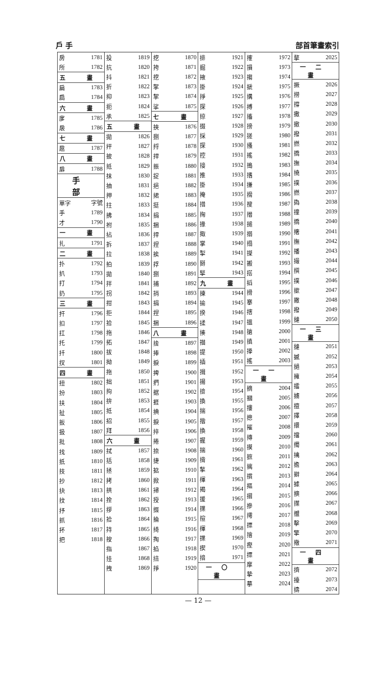戶 手 部首筆畫索引
| 房 | 1781 |
| 所 | 1782 |
| 五 畫 | |
| 扁 | 1783 |
| 扃 | 1784 |
| 六 畫 | |
| 扅 | 1785 |
| 扆 | 1786 |
| 七 畫 | |
| 扈 | 1787 |
| 八 畫 | |
| 扉 | 1788 |
| 手 部 | |
| 單字 | 字號 |
| 手 | 1789 |
| 才 | 1790 |
| 一 畫 | |
| 扎 | 1791 |
| 二 畫 | |
| 扑 | 1792 |
| 扒 | 1793 |
| 打 | 1794 |
| 扔 | 1795 |
| 三 畫 | |
| 扞 | 1796 |
| 扣 | 1797 |
| 扛 | 1798 |
| 托 | 1799 |
| 扦 | 1800 |
| 扠 | 1801 |
| 四 畫 | |
| 扭 | 1802 |
| 扮 | 1803 |
| 扶 | 1804 |
| 扯 | 1805 |
| 扳 | 1806 |
| 扱 | 1807 |
| 批 | 1808 |
| 找 | 1809 |
| 扺 | 1810 |
| 技 | 1811 |
| 抄 | 1812 |
| 抉 | 1813 |
| 抆 | 1814 |
| 抒 | 1815 |
| 抓 | 1816 |
| 抔 | 1817 |
| 把 | 1818 |
| 投 | 1819 |
| 抗 | 1820 |
| 抖 | 1821 |
| 折 | 1822 |
| 抑 | 1823 |
| 扼 | 1824 |
| 承 | 1825 |
| 五 畫 | |
| 拋 | 1826 |
| 抨 | 1827 |
| 披 | 1828 |
| 抵 | 1829 |
| 抹 | 1830 |
| 抽 | 1831 |
| 押 | 1832 |
| 拄 | 1833 |
| 拂 | 1834 |
| 拊 | 1835 |
| 拈 | 1836 |
| 拆 | 1837 |
| 拉 | 1838 |
| 拍 | 1839 |
| 拋 | 1840 |
| 拌 | 1841 |
| 拐 | 1842 |
| 拑 | 1843 |
| 拒 | 1844 |
| 拾 | 1845 |
| 拖 | 1846 |
| 拓 | 1847 |
| 拔 | 1848 |
| 拗 | 1849 |
| 拖 | 1850 |
| 拙 | 1851 |
| 拘 | 1852 |
| 拚 | 1853 |
| 抵 | 1854 |
| 招 | 1855 |
| 拜 | 1856 |
| 六 畫 | |
| 拭 | 1857 |
| 括 | 1858 |
| 拯 | 1859 |
| 拷 | 1860 |
| 拱 | 1861 |
| 拴 | 1862 |
| 拶 | 1863 |
| 拾 | 1864 |
| 持 | 1865 |
| 按 | 1866 |
| 指 | 1867 |
| 挂 | 1868 |
| 拽 | 1869 |
| 挖 | 1870 |
| 挎 | 1871 |
| 挖 | 1872 |
| 挐 | 1873 |
| 挈 | 1874 |
| 挲 | 1875 |
| 七 畫 | |
| 挾 | 1876 |
| 捌 | 1877 |
| 捋 | 1878 |
| 捍 | 1879 |
| 振 | 1880 |
| 捉 | 1881 |
| 挹 | 1882 |
| 捃 | 1883 |
| 挺 | 1884 |
| 捐 | 1885 |
| 捆 | 1886 |
| 捍 | 1887 |
| 捏 | 1888 |
| 挨 | 1889 |
| 捊 | 1890 |
| 捌 | 1891 |
| 捕 | 1892 |
| 捎 | 1893 |
| 捐 | 1894 |
| 捏 | 1895 |
| 捆 | 1896 |
| 八 畫 | |
| 捨 | 1897 |
| 捧 | 1898 |
| 捩 | 1899 |
| 捭 | 1900 |
| 捫 | 1901 |
| 据 | 1902 |
| 捱 | 1903 |
| 捵 | 1904 |
| 捩 | 1905 |
| 捽 | 1906 |
| 捲 | 1907 |
| 捺 | 1908 |
| 捷 | 1909 |
| 掂 | 1910 |
| 掀 | 1911 |
| 掃 | 1912 |
| 授 | 1913 |
| 掇 | 1914 |
| 掄 | 1915 |
| 掎 | 1916 |
| 掏 | 1917 |
| 掐 | 1918 |
| 掊 | 1919 |
| 掙 | 1920 |
| 排 | 1921 |
| 掘 | 1922 |
| 掖 | 1923 |
| 掛 | 1924 |
| 掙 | 1925 |
| 探 | 1926 |
| 掠 | 1927 |
| 掇 | 1928 |
| 採 | 1929 |
| 探 | 1930 |
| 控 | 1931 |
| 接 | 1932 |
| 推 | 1933 |
| 掛 | 1934 |
| 掩 | 1935 |
| 措 | 1936 |
| 掬 | 1937 |
| 掾 | 1938 |
| 掫 | 1939 |
| 掌 | 1940 |
| 掣 | 1941 |
| 掰 | 1942 |
| 掔 | 1943 |
| 九 畫 | |
| 揀 | 1944 |
| 揄 | 1945 |
| 揆 | 1946 |
| 揉 | 1947 |
| 揍 | 1948 |
| 描 | 1949 |
| 提 | 1950 |
| 插 | 1951 |
| 揖 | 1952 |
| 揚 | 1953 |
| 揜 | 1954 |
| 換 | 1955 |
| 揣 | 1956 |
| 揩 | 1957 |
| 換 | 1958 |
| 握 | 1959 |
| 揣 | 1960 |
| 揹 | 1961 |
| 揫 | 1962 |
| 揮 | 1963 |
| 揭 | 1964 |
| 援 | 1965 |
| 揲 | 1966 |
| 揎 | 1967 |
| 揮 | 1968 |
| 揲 | 1969 |
| 揳 | 1970 |
| 揞 | 1971 |
| 一〇 畫 | |
| 搉 | 1972 |
| 損 | 1973 |
| 搊 | 1974 |
| 搋 | 1975 |
| 搆 | 1976 |
| 搏 | 1977 |
| 搐 | 1978 |
| 搒 | 1979 |
| 搓 | 1980 |
| 搔 | 1981 |
| 搖 | 1982 |
| 搗 | 1983 |
| 搘 | 1984 |
| 搛 | 1985 |
| 搚 | 1986 |
| 搜 | 1987 |
| 搢 | 1988 |
| 搥 | 1989 |
| 搦 | 1990 |
| 搨 | 1991 |
| 搩 | 1992 |
| 搬 | 1993 |
| 搭 | 1994 |
| 搯 | 1995 |
| 搰 | 1996 |
| 搴 | 1997 |
| 搳 | 1998 |
| 搵 | 1999 |
| 搶 | 2000 |
| 搷 | 2001 |
| 搼 | 2002 |
| 搖 | 2003 |
| 一一 畫 | |
| 摘 | 2004 |
| 摑 | 2005 |
| 摟 | 2006 |
| 摠 | 2007 |
| 摧 | 2008 |
| 摶 | 2009 |
| 摸 | 2010 |
| 摭 | 2011 |
| 摛 | 2012 |
| 摜 | 2013 |
| 摳 | 2014 |
| 摺 | 2015 |
| 摻 | 2016 |
| 摴 | 2017 |
| 摽 | 2018 |
| 摿 | 2019 |
| 摼 | 2020 |
| 摽 | 2021 |
| 摩 | 2022 |
| 摯 | 2023 |
| 摹 | 2024 |
| 摮 | 2025 |
| 一二 畫 | |
| 撅 | 2026 |
| 撈 | 2027 |
| 撐 | 2028 |
| 撒 | 2029 |
| 撤 | 2030 |
| 撥 | 2031 |
| 撚 | 2032 |
| 撟 | 2033 |
| 撫 | 2034 |
| 撓 | 2035 |
| 撲 | 2036 |
| 撚 | 2037 |
| 撝 | 2038 |
| 撞 | 2039 |
| 撟 | 2040 |
| 撦 | 2041 |
| 撫 | 2042 |
| 播 | 2043 |
| 撮 | 2044 |
| 撰 | 2045 |
| 撲 | 2046 |
| 撳 | 2047 |
| 撇 | 2048 |
| 撥 | 2049 |
| 撻 | 2050 |
| 一三 畫 | |
| 撻 | 2051 |
| 撼 | 2052 |
| 撾 | 2053 |
| 擁 | 2054 |
| 擂 | 2055 |
| 擄 | 2056 |
| 擅 | 2057 |
| 擇 | 2058 |
| 擐 | 2059 |
| 擋 | 2060 |
| 擉 | 2061 |
| 擒 | 2062 |
| 擔 | 2063 |
| 擗 | 2064 |
| 據 | 2065 |
| 擙 | 2066 |
| 擛 | 2067 |
| 擝 | 2068 |
| 擊 | 2069 |
| 擎 | 2070 |
| 擏 | 2071 |
| 一四 畫 | |
| 擠 | 2072 |
| 擡 | 2073 |
| 擣 | 2074 |
— 12 —